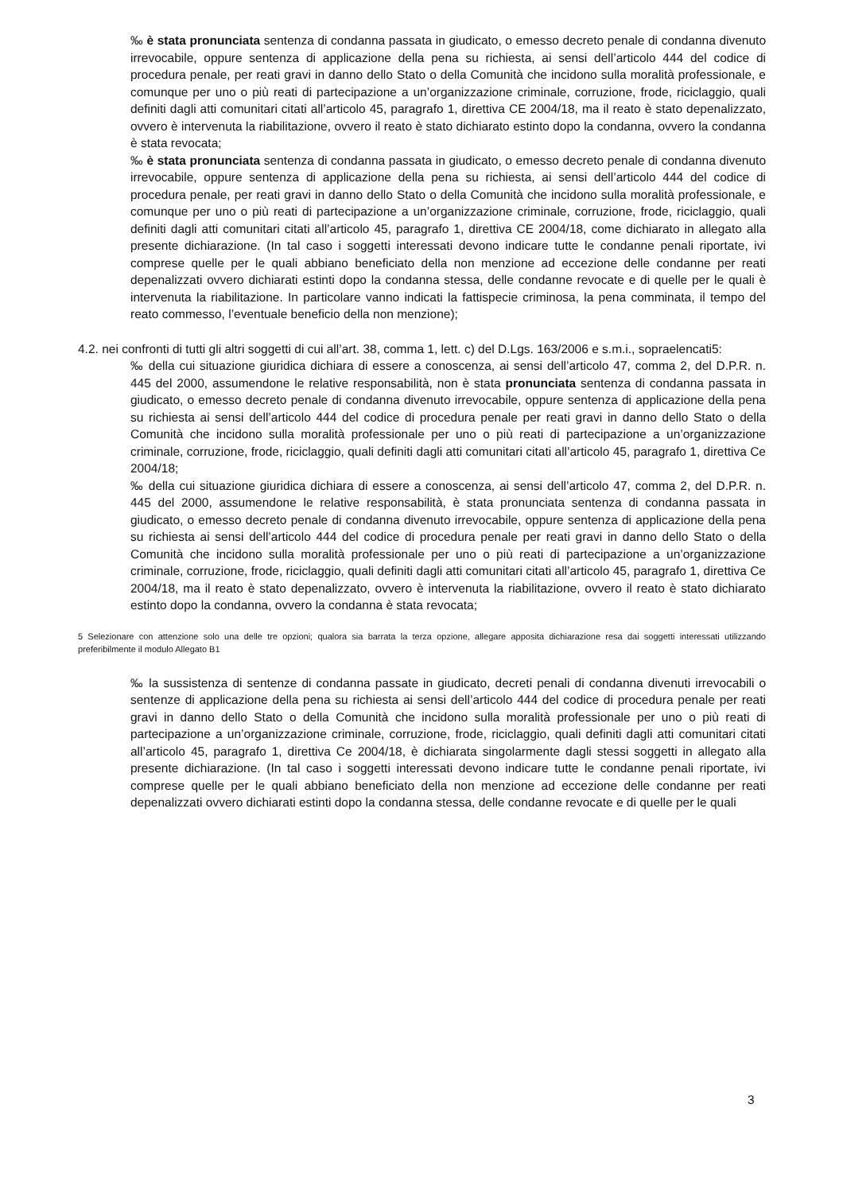‰ è stata pronunciata sentenza di condanna passata in giudicato, o emesso decreto penale di condanna divenuto irrevocabile, oppure sentenza di applicazione della pena su richiesta, ai sensi dell’articolo 444 del codice di procedura penale, per reati gravi in danno dello Stato o della Comunità che incidono sulla moralità professionale, e comunque per uno o più reati di partecipazione a un’organizzazione criminale, corruzione, frode, riciclaggio, quali definiti dagli atti comunitari citati all’articolo 45, paragrafo 1, direttiva CE 2004/18, ma il reato è stato depenalizzato, ovvero è intervenuta la riabilitazione, ovvero il reato è stato dichiarato estinto dopo la condanna, ovvero la condanna è stata revocata;
‰ è stata pronunciata sentenza di condanna passata in giudicato, o emesso decreto penale di condanna divenuto irrevocabile, oppure sentenza di applicazione della pena su richiesta, ai sensi dell’articolo 444 del codice di procedura penale, per reati gravi in danno dello Stato o della Comunità che incidono sulla moralità professionale, e comunque per uno o più reati di partecipazione a un’organizzazione criminale, corruzione, frode, riciclaggio, quali definiti dagli atti comunitari citati all’articolo 45, paragrafo 1, direttiva CE 2004/18, come dichiarato in allegato alla presente dichiarazione. (In tal caso i soggetti interessati devono indicare tutte le condanne penali riportate, ivi comprese quelle per le quali abbiano beneficiato della non menzione ad eccezione delle condanne per reati depenalizzati ovvero dichiarati estinti dopo la condanna stessa, delle condanne revocate e di quelle per le quali è intervenuta la riabilitazione. In particolare vanno indicati la fattispecie criminosa, la pena comminata, il tempo del reato commesso, l’eventuale beneficio della non menzione);
4.2. nei confronti di tutti gli altri soggetti di cui all’art. 38, comma 1, lett. c) del D.Lgs. 163/2006 e s.m.i., sopraelencati5:
‰ della cui situazione giuridica dichiara di essere a conoscenza, ai sensi dell’articolo 47, comma 2, del D.P.R. n. 445 del 2000, assumendone le relative responsabilità, non è stata pronunciata sentenza di condanna passata in giudicato, o emesso decreto penale di condanna divenuto irrevocabile, oppure sentenza di applicazione della pena su richiesta ai sensi dell’articolo 444 del codice di procedura penale per reati gravi in danno dello Stato o della Comunità che incidono sulla moralità professionale per uno o più reati di partecipazione a un’organizzazione criminale, corruzione, frode, riciclaggio, quali definiti dagli atti comunitari citati all’articolo 45, paragrafo 1, direttiva Ce 2004/18;
‰ della cui situazione giuridica dichiara di essere a conoscenza, ai sensi dell’articolo 47, comma 2, del D.P.R. n. 445 del 2000, assumendone le relative responsabilità, è stata pronunciata sentenza di condanna passata in giudicato, o emesso decreto penale di condanna divenuto irrevocabile, oppure sentenza di applicazione della pena su richiesta ai sensi dell’articolo 444 del codice di procedura penale per reati gravi in danno dello Stato o della Comunità che incidono sulla moralità professionale per uno o più reati di partecipazione a un’organizzazione criminale, corruzione, frode, riciclaggio, quali definiti dagli atti comunitari citati all’articolo 45, paragrafo 1, direttiva Ce 2004/18, ma il reato è stato depenalizzato, ovvero è intervenuta la riabilitazione, ovvero il reato è stato dichiarato estinto dopo la condanna, ovvero la condanna è stata revocata;
5 Selezionare con attenzione solo una delle tre opzioni; qualora sia barrata la terza opzione, allegare apposita dichiarazione resa dai soggetti interessati utilizzando preferibilmente il modulo Allegato B1
‰ la sussistenza di sentenze di condanna passate in giudicato, decreti penali di condanna divenuti irrevocabili o sentenze di applicazione della pena su richiesta ai sensi dell’articolo 444 del codice di procedura penale per reati gravi in danno dello Stato o della Comunità che incidono sulla moralità professionale per uno o più reati di partecipazione a un’organizzazione criminale, corruzione, frode, riciclaggio, quali definiti dagli atti comunitari citati all’articolo 45, paragrafo 1, direttiva Ce 2004/18, è dichiarata singolarmente dagli stessi soggetti in allegato alla presente dichiarazione. (In tal caso i soggetti interessati devono indicare tutte le condanne penali riportate, ivi comprese quelle per le quali abbiano beneficiato della non menzione ad eccezione delle condanne per reati depenalizzati ovvero dichiarati estinti dopo la condanna stessa, delle condanne revocate e di quelle per le quali
3